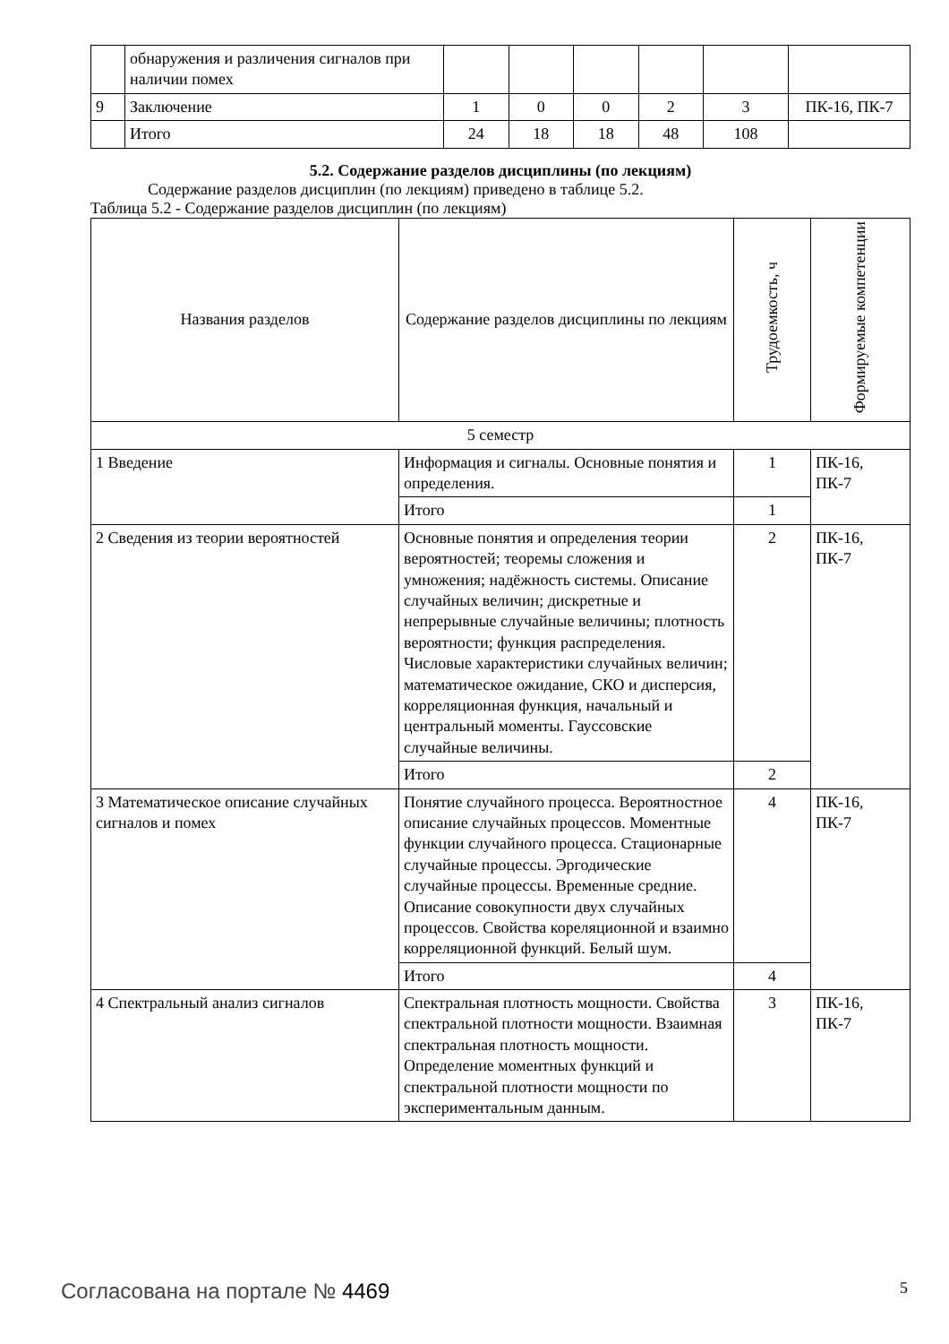| | обнаружения и различения сигналов при наличии помех | | | | | | |
| 9 | Заключение | 1 | 0 | 0 | 2 | 3 | ПК-16, ПК-7 |
| | Итого | 24 | 18 | 18 | 48 | 108 | |
5.2. Содержание разделов дисциплины (по лекциям)
Содержание разделов дисциплин (по лекциям) приведено в таблице 5.2.
Таблица 5.2 - Содержание разделов дисциплин (по лекциям)
| Названия разделов | Содержание разделов дисциплины по лекциям | Трудоемкость, ч | Формируемые компетенции |
| --- | --- | --- | --- |
| 5 семестр | | | |
| 1 Введение | Информация и сигналы. Основные понятия и определения. | 1 | ПК-16, ПК-7 |
| | Итого | 1 | |
| 2 Сведения из теории вероятностей | Основные понятия и определения теории вероятностей; теоремы сложения и умножения; надёжность системы. Описание случайных величин; дискретные и непрерывные случайные величины; плотность вероятности; функция распределения. Числовые характеристики случайных величин; математическое ожидание, СКО и дисперсия, корреляционная функция, начальный и центральный моменты. Гауссовские случайные величины. | 2 | ПК-16, ПК-7 |
| | Итого | 2 | |
| 3 Математическое описание случайных сигналов и помех | Понятие случайного процесса. Вероятностное описание случайных процессов. Моментные функции случайного процесса. Стационарные случайные процессы. Эргодические случайные процессы. Временные средние. Описание совокупности двух случайных процессов. Свойства кореляционной и взаимно корреляционной функций. Белый шум. | 4 | ПК-16, ПК-7 |
| | Итого | 4 | |
| 4 Спектральный анализ сигналов | Спектральная плотность мощности. Свойства спектральной плотности мощности. Взаимная спектральная плотность мощности. Определение моментных функций и спектральной плотности мощности по экспериментальным данным. | 3 | ПК-16, ПК-7 |
Согласована на портале № 4469 5